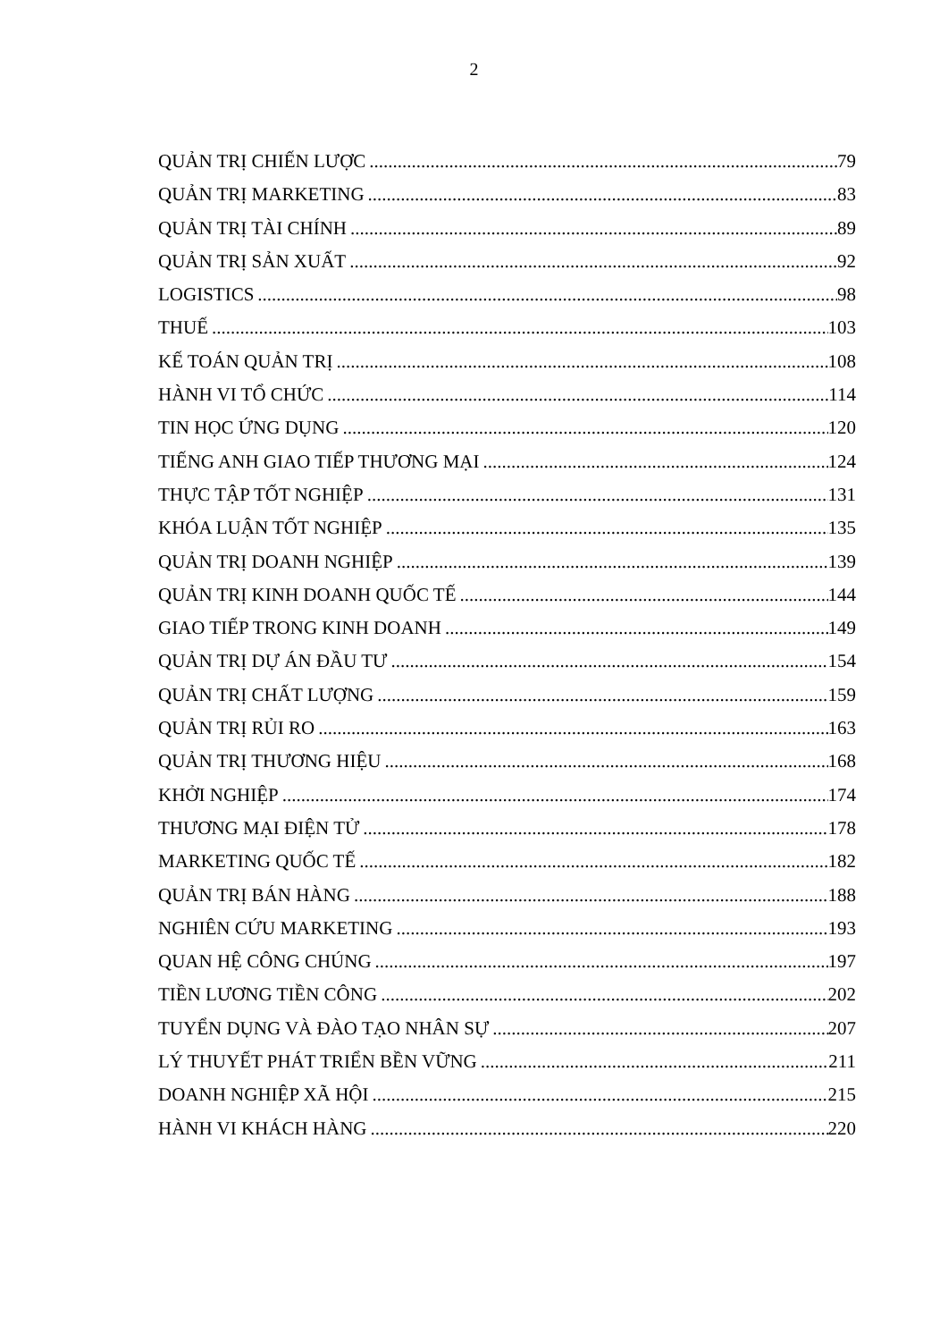2
QUẢN TRỊ CHIẾN LƯỢC 79
QUẢN TRỊ MARKETING 83
QUẢN TRỊ TÀI CHÍNH 89
QUẢN TRỊ SẢN XUẤT 92
LOGISTICS 98
THUẾ 103
KẾ TOÁN QUẢN TRỊ 108
HÀNH VI TỔ CHỨC 114
TIN HỌC ỨNG DỤNG 120
TIẾNG ANH GIAO TIẾP THƯƠNG MẠI 124
THỰC TẬP TỐT NGHIỆP 131
KHÓA LUẬN TỐT NGHIỆP 135
QUẢN TRỊ DOANH NGHIỆP 139
QUẢN TRỊ KINH DOANH QUỐC TẾ 144
GIAO TIẾP TRONG KINH DOANH 149
QUẢN TRỊ DỰ ÁN ĐẦU TƯ 154
QUẢN TRỊ CHẤT LƯỢNG 159
QUẢN TRỊ RỦI RO 163
QUẢN TRỊ THƯƠNG HIỆU 168
KHỞI NGHIỆP 174
THƯƠNG MẠI ĐIỆN TỬ 178
MARKETING QUỐC TẾ 182
QUẢN TRỊ BÁN HÀNG 188
NGHIÊN CỨU MARKETING 193
QUAN HỆ CÔNG CHÚNG 197
TIỀN LƯƠNG TIỀN CÔNG 202
TUYỂN DỤNG VÀ ĐÀO TẠO NHÂN SỰ 207
LÝ THUYẾT PHÁT TRIỂN BỀN VỮNG 211
DOANH NGHIỆP XÃ HỘI 215
HÀNH VI KHÁCH HÀNG 220